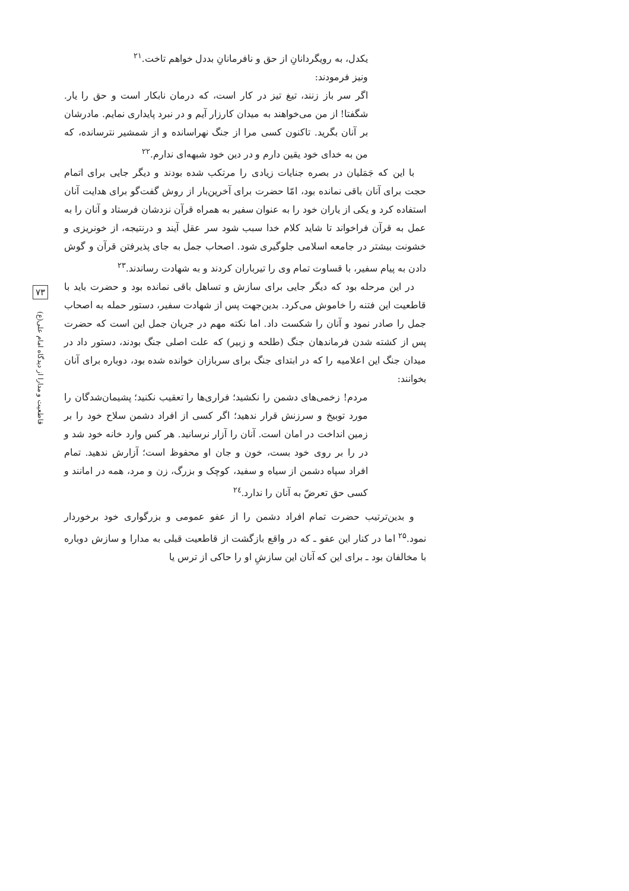یکدل، به رویگردانانِ از حق و نافرمانانِ بددل خواهم تاخت.<sup>۲۱</sup>
ونیز فرمودند:
اگر سر باز زنند، تیغ تیز در کار است، که درمان نابکار است و حق را یار. شگفتا! از من می‌خواهند به میدان کارزار آیم و در نبرد پایداری نمایم. مادرشان بر آنان بگرید. تاکنون کسی مرا از جنگ نهراسانده و از شمشیر نترسانده، که من به خدای خود یقین دارم و در دین خود شبهه‌ای ندارم.<sup>۲۲</sup>
با این که جَمَلیان در بصره جنایات زیادی را مرتکب شده بودند و دیگر جایی برای اتمام حجت برای آنان باقی نمانده بود، امّا حضرت برای آخرین‌بار از روش گفت‌گو برای هدایت آنان استفاده کرد و یکی از یاران خود را به عنوان سفیر به همراه قرآن نزدشان فرستاد و آنان را به عمل به قرآن فراخواند تا شاید کلام خدا سبب شود سر عقل آیند و درنتیجه، از خونریزی و خشونت بیشتر در جامعه اسلامی جلوگیری شود. اصحاب جمل به جای پذیرفتن قرآن و گوش دادن به پیام سفیر، با قساوت تمام وی را تیرباران کردند و به شهادت رساندند.<sup>۲۳</sup>
در این مرحله بود که دیگر جایی برای سازش و تساهل باقی نمانده بود و حضرت باید با قاطعیت این فتنه را خاموش می‌کرد. بدین‌جهت پس از شهادت سفیر، دستور حمله به اصحاب جمل را صادر نمود و آنان را شکست داد. اما نکته مهم در جریان جمل این است که حضرت پس از کشته شدن فرماندهان جنگ (طلحه و زبیر) که علت اصلی جنگ بودند، دستور داد در میدان جنگ این اعلامیه را که در ابتدای جنگ برای سربازان خوانده شده بود، دوباره برای آنان بخوانند:
مردم! زخمی‌های دشمن را نکشید؛ فراری‌ها را تعقیب نکنید؛ پشیمان‌شدگان را مورد توبیخ و سرزنش قرار ندهید؛ اگر کسی از افراد دشمن سلاح خود را بر زمین انداخت در امان است. آنان را آزار نرسانید. هر کس وارد خانه خود شد و در را بر روی خود بست، خون و جان او محفوظ است؛ آزارش ندهید. تمام افراد سپاه دشمن از سیاه و سفید، کوچک و بزرگ، زن و مرد، همه در امانند و کسی حق تعرضّ به آنان را ندارد.<sup>۲٤</sup>
و بدین‌ترتیب حضرت تمام افراد دشمن را از عفو عمومی و بزرگواری خود برخوردار نمود.<sup>۲۵</sup> اما در کنار این عفو ـ که در واقع بازگشت از قاطعیت قبلی به مدارا و سازش دوباره با مخالفان بود ـ برای این که آنان این سازشِ او را حاکی از ترس یا
۷۳
قاطعیت و مدارا از دیدگاه امام علی(ع)